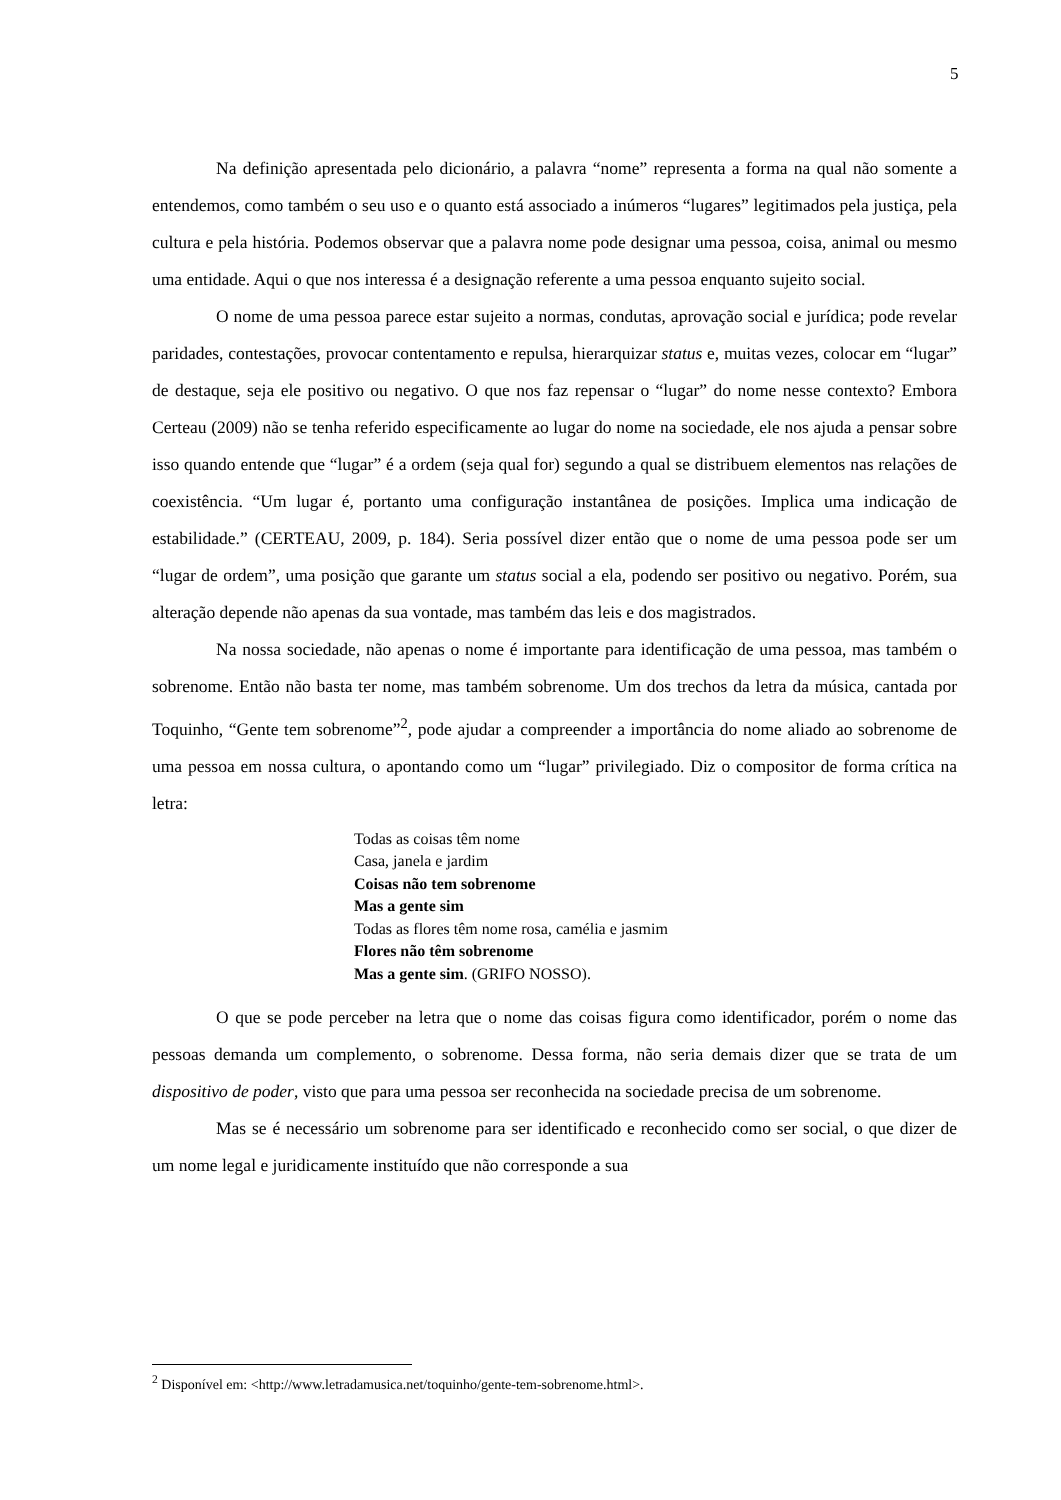5
Na definição apresentada pelo dicionário, a palavra “nome” representa a forma na qual não somente a entendemos, como também o seu uso e o quanto está associado a inúmeros “lugares” legitimados pela justiça, pela cultura e pela história. Podemos observar que a palavra nome pode designar uma pessoa, coisa, animal ou mesmo uma entidade. Aqui o que nos interessa é a designação referente a uma pessoa enquanto sujeito social.
O nome de uma pessoa parece estar sujeito a normas, condutas, aprovação social e jurídica; pode revelar paridades, contestações, provocar contentamento e repulsa, hierarquizar status e, muitas vezes, colocar em “lugar” de destaque, seja ele positivo ou negativo. O que nos faz repensar o “lugar” do nome nesse contexto? Embora Certeau (2009) não se tenha referido especificamente ao lugar do nome na sociedade, ele nos ajuda a pensar sobre isso quando entende que “lugar” é a ordem (seja qual for) segundo a qual se distribuem elementos nas relações de coexistência. “Um lugar é, portanto uma configuração instantânea de posições. Implica uma indicação de estabilidade.” (CERTEAU, 2009, p. 184). Seria possível dizer então que o nome de uma pessoa pode ser um “lugar de ordem”, uma posição que garante um status social a ela, podendo ser positivo ou negativo. Porém, sua alteração depende não apenas da sua vontade, mas também das leis e dos magistrados.
Na nossa sociedade, não apenas o nome é importante para identificação de uma pessoa, mas também o sobrenome. Então não basta ter nome, mas também sobrenome. Um dos trechos da letra da música, cantada por Toquinho, “Gente tem sobrenome”<sup>2</sup>, pode ajudar a compreender a importância do nome aliado ao sobrenome de uma pessoa em nossa cultura, o apontando como um “lugar” privilegiado. Diz o compositor de forma crítica na letra:
Todas as coisas têm nome
Casa, janela e jardim
Coisas não tem sobrenome
Mas a gente sim
Todas as flores têm nome rosa, camélia e jasmim
Flores não têm sobrenome
Mas a gente sim. (GRIFO NOSSO).
O que se pode perceber na letra que o nome das coisas figura como identificador, porém o nome das pessoas demanda um complemento, o sobrenome. Dessa forma, não seria demais dizer que se trata de um dispositivo de poder, visto que para uma pessoa ser reconhecida na sociedade precisa de um sobrenome.
Mas se é necessário um sobrenome para ser identificado e reconhecido como ser social, o que dizer de um nome legal e juridicamente instituído que não corresponde a sua
<sup>2</sup> Disponível em: <http://www.letradamusica.net/toquinho/gente-tem-sobrenome.html>.